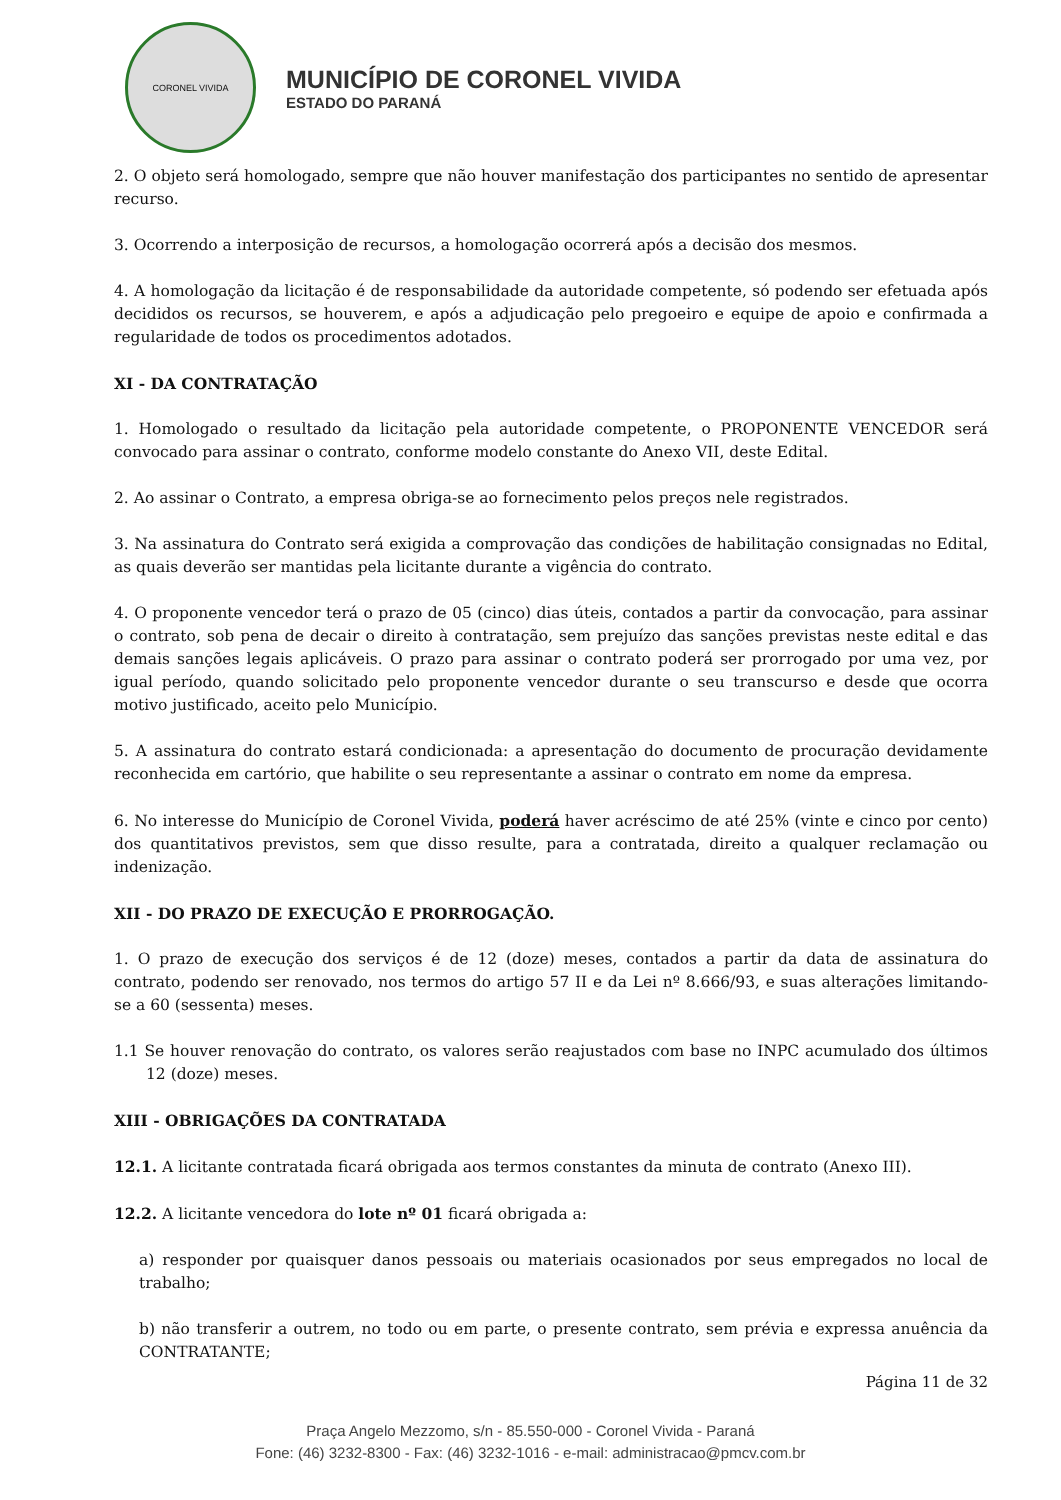CORONEL VIVIDA
MUNICÍPIO DE CORONEL VIVIDA
ESTADO DO PARANÁ
2. O objeto será homologado, sempre que não houver manifestação dos participantes no sentido de apresentar recurso.
3. Ocorrendo a interposição de recursos, a homologação ocorrerá após a decisão dos mesmos.
4. A homologação da licitação é de responsabilidade da autoridade competente, só podendo ser efetuada após decididos os recursos, se houverem, e após a adjudicação pelo pregoeiro e equipe de apoio e confirmada a regularidade de todos os procedimentos adotados.
XI - DA CONTRATAÇÃO
1. Homologado o resultado da licitação pela autoridade competente, o PROPONENTE VENCEDOR será convocado para assinar o contrato, conforme modelo constante do Anexo VII, deste Edital.
2. Ao assinar o Contrato, a empresa obriga-se ao fornecimento pelos preços nele registrados.
3. Na assinatura do Contrato será exigida a comprovação das condições de habilitação consignadas no Edital, as quais deverão ser mantidas pela licitante durante a vigência do contrato.
4. O proponente vencedor terá o prazo de 05 (cinco) dias úteis, contados a partir da convocação, para assinar o contrato, sob pena de decair o direito à contratação, sem prejuízo das sanções previstas neste edital e das demais sanções legais aplicáveis. O prazo para assinar o contrato poderá ser prorrogado por uma vez, por igual período, quando solicitado pelo proponente vencedor durante o seu transcurso e desde que ocorra motivo justificado, aceito pelo Município.
5. A assinatura do contrato estará condicionada: a apresentação do documento de procuração devidamente reconhecida em cartório, que habilite o seu representante a assinar o contrato em nome da empresa.
6. No interesse do Município de Coronel Vivida, poderá haver acréscimo de até 25% (vinte e cinco por cento) dos quantitativos previstos, sem que disso resulte, para a contratada, direito a qualquer reclamação ou indenização.
XII - DO PRAZO DE EXECUÇÃO E PRORROGAÇÃO.
1. O prazo de execução dos serviços é de 12 (doze) meses, contados a partir da data de assinatura do contrato, podendo ser renovado, nos termos do artigo 57 II e da Lei nº 8.666/93, e suas alterações limitando-se a 60 (sessenta) meses.
1.1 Se houver renovação do contrato, os valores serão reajustados com base no INPC acumulado dos últimos 12 (doze) meses.
XIII - OBRIGAÇÕES DA CONTRATADA
12.1. A licitante contratada ficará obrigada aos termos constantes da minuta de contrato (Anexo III).
12.2. A licitante vencedora do lote nº 01 ficará obrigada a:
a) responder por quaisquer danos pessoais ou materiais ocasionados por seus empregados no local de trabalho;
b) não transferir a outrem, no todo ou em parte, o presente contrato, sem prévia e expressa anuência da CONTRATANTE;
Página 11 de 32
Praça Angelo Mezzomo, s/n - 85.550-000 - Coronel Vivida - Paraná
Fone: (46) 3232-8300 - Fax: (46) 3232-1016 - e-mail: administracao@pmcv.com.br